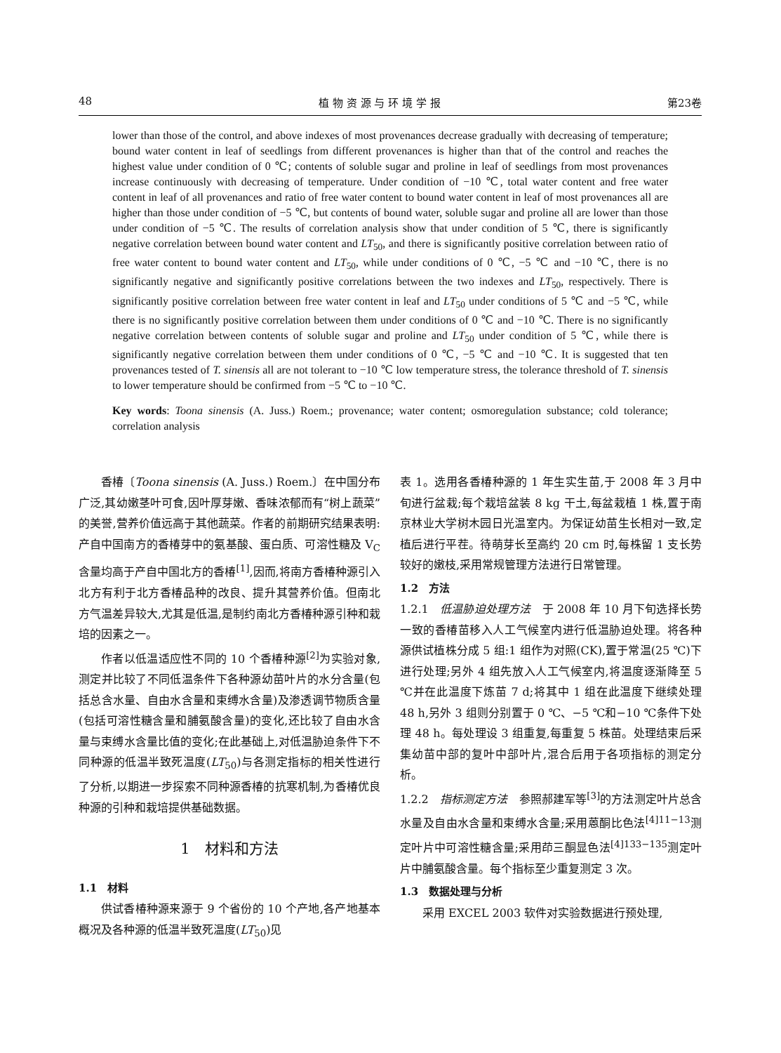48 植 物 资 源 与 环 境 学 报 第23卷
lower than those of the control, and above indexes of most provenances decrease gradually with decreasing of temperature; bound water content in leaf of seedlings from different provenances is higher than that of the control and reaches the highest value under condition of 0 ℃; contents of soluble sugar and proline in leaf of seedlings from most provenances increase continuously with decreasing of temperature. Under condition of −10 ℃, total water content and free water content in leaf of all provenances and ratio of free water content to bound water content in leaf of most provenances all are higher than those under condition of −5 ℃, but contents of bound water, soluble sugar and proline all are lower than those under condition of −5 ℃. The results of correlation analysis show that under condition of 5 ℃, there is significantly negative correlation between bound water content and LT<sub>50</sub>, and there is significantly positive correlation between ratio of free water content to bound water content and LT<sub>50</sub>, while under conditions of 0 ℃, −5 ℃ and −10 ℃, there is no significantly negative and significantly positive correlations between the two indexes and LT<sub>50</sub>, respectively. There is significantly positive correlation between free water content in leaf and LT<sub>50</sub> under conditions of 5 ℃ and −5 ℃, while there is no significantly positive correlation between them under conditions of 0 ℃ and −10 ℃. There is no significantly negative correlation between contents of soluble sugar and proline and LT<sub>50</sub> under condition of 5 ℃, while there is significantly negative correlation between them under conditions of 0 ℃, −5 ℃ and −10 ℃. It is suggested that ten provenances tested of T. sinensis all are not tolerant to −10 ℃ low temperature stress, the tolerance threshold of T. sinensis to lower temperature should be confirmed from −5 ℃ to −10 ℃.
Key words: Toona sinensis (A. Juss.) Roem.; provenance; water content; osmoregulation substance; cold tolerance; correlation analysis
香椿〔Toona sinensis (A. Juss.) Roem.〕在中国分布广泛,其幼嫩茎叶可食,因叶厚芽嫩、香味浓郁而有“树上蔬菜”的美誉,营养价值远高于其他蔬菜。作者的前期研究结果表明:产自中国南方的香椿芽中的氨基酸、蛋白质、可溶性糖及 V<sub>C</sub>含量均高于产自中国北方的香椿<sup>[1]</sup>,因而,将南方香椿种源引入北方有利于北方香椿品种的改良、提升其营养价值。但南北方气温差异较大,尤其是低温,是制约南北方香椿种源引种和栽培的因素之一。
作者以低温适应性不同的 10 个香椿种源<sup>[2]</sup>为实验对象,测定并比较了不同低温条件下各种源幼苗叶片的水分含量(包括总含水量、自由水含量和束缚水含量)及渗透调节物质含量(包括可溶性糖含量和脯氨酸含量)的变化,还比较了自由水含量与束缚水含量比值的变化;在此基础上,对低温胁迫条件下不同种源的低温半致死温度(LT<sub>50</sub>)与各测定指标的相关性进行了分析,以期进一步探索不同种源香椿的抗寒机制,为香椿优良种源的引种和栽培提供基础数据。
1　材料和方法
1.1　材料
供试香椿种源来源于 9 个省份的 10 个产地,各产地基本概况及各种源的低温半致死温度(LT<sub>50</sub>)见
表 1。选用各香椿种源的 1 年生实生苗,于 2008 年 3 月中旬进行盆栽;每个栽培盆装 8 kg 干土,每盆栽植 1 株,置于南京林业大学树木园日光温室内。为保证幼苗生长相对一致,定植后进行平茬。待萌芽长至高约 20 cm 时,每株留 1 支长势较好的嫩枝,采用常规管理方法进行日常管理。
1.2　方法
1.2.1　低温胁迫处理方法　于 2008 年 10 月下旬选择长势一致的香椿苗移入人工气候室内进行低温胁迫处理。将各种源供试植株分成 5 组:1 组作为对照(CK),置于常温(25 ℃)下进行处理;另外 4 组先放入人工气候室内,将温度逐渐降至 5 ℃并在此温度下炼苗 7 d;将其中 1 组在此温度下继续处理 48 h,另外 3 组则分别置于 0 ℃、−5 ℃和−10 ℃条件下处理 48 h。每处理设 3 组重复,每重复 5 株苗。处理结束后采集幼苗中部的复叶中部叶片,混合后用于各项指标的测定分析。
1.2.2　指标测定方法　参照郝建军等<sup>[3]</sup>的方法测定叶片总含水量及自由水含量和束缚水含量;采用蒽酮比色法<sup>[4]11−13</sup>测定叶片中可溶性糖含量;采用茚三酮显色法<sup>[4]133−135</sup>测定叶片中脯氨酸含量。每个指标至少重复测定 3 次。
1.3　数据处理与分析
采用 EXCEL 2003 软件对实验数据进行预处理,